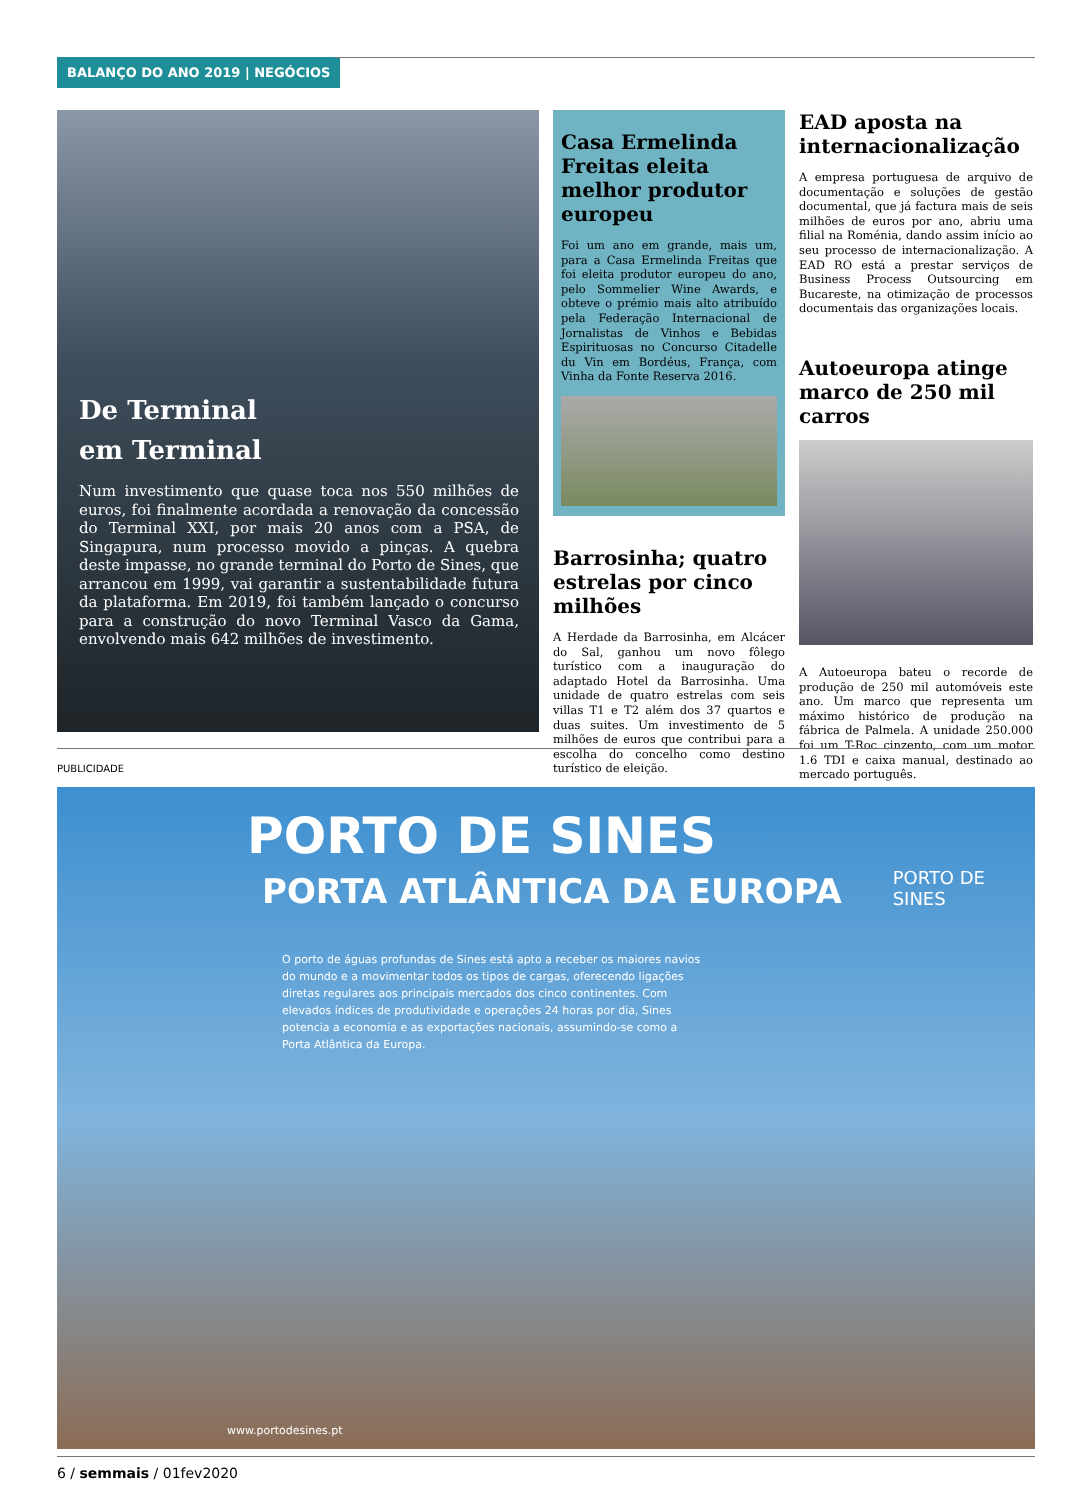BALANÇO DO ANO 2019 | NEGÓCIOS
De Terminal
em Terminal
Num investimento que quase toca nos 550 milhões de euros, foi finalmente acordada a renovação da concessão do Terminal XXI, por mais 20 anos com a PSA, de Singapura, num processo movido a pinças. A quebra deste impasse, no grande terminal do Porto de Sines, que arrancou em 1999, vai garantir a sustentabilidade futura da plataforma. Em 2019, foi também lançado o concurso para a construção do novo Terminal Vasco da Gama, envolvendo mais 642 milhões de investimento.
Casa Ermelinda Freitas eleita melhor produtor europeu
Foi um ano em grande, mais um, para a Casa Ermelinda Freitas que foi eleita produtor europeu do ano, pelo Sommelier Wine Awards, e obteve o prémio mais alto atribuído pela Federação Internacional de Jornalistas de Vinhos e Bebidas Espirituosas no Concurso Citadelle du Vin em Bordéus, França, com Vinha da Fonte Reserva 2016.
Barrosinha; quatro estrelas por cinco milhões
A Herdade da Barrosinha, em Alcácer do Sal, ganhou um novo fôlego turístico com a inauguração do adaptado Hotel da Barrosinha. Uma unidade de quatro estrelas com seis villas T1 e T2 além dos 37 quartos e duas suites. Um investimento de 5 milhões de euros que contribui para a escolha do concelho como destino turístico de eleição.
EAD aposta na internacionalização
A empresa portuguesa de arquivo de documentação e soluções de gestão documental, que já factura mais de seis milhões de euros por ano, abriu uma filial na Roménia, dando assim início ao seu processo de internacionalização. A EAD RO está a prestar serviços de Business Process Outsourcing em Bucareste, na otimização de processos documentais das organizações locais.
Autoeuropa atinge marco de 250 mil carros
A Autoeuropa bateu o recorde de produção de 250 mil automóveis este ano. Um marco que representa um máximo histórico de produção na fábrica de Palmela. A unidade 250.000 foi um T-Roc cinzento, com um motor 1.6 TDI e caixa manual, destinado ao mercado português.
PUBLICIDADE
PORTO DE SINES
PORTA ATLÂNTICA DA EUROPA
PORTO DE
SINES
O porto de águas profundas de Sines está apto a receber os maiores navios do mundo e a movimentar todos os tipos de cargas, oferecendo ligações diretas regulares aos principais mercados dos cinco continentes. Com elevados índices de produtividade e operações 24 horas por dia, Sines potencia a economia e as exportações nacionais, assumindo-se como a Porta Atlântica da Europa.
www.portodesines.pt
6 / semmais / 01fev2020